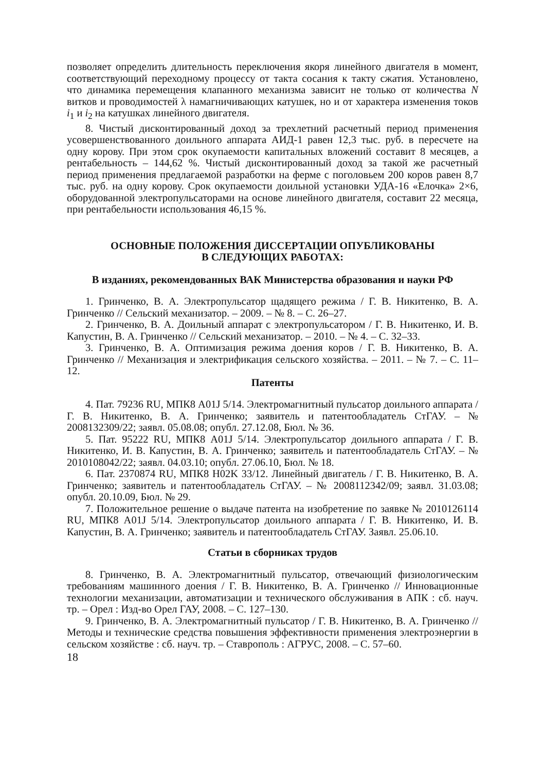позволяет определить длительность переключения якоря линейного двигателя в момент, соответствующий переходному процессу от такта сосания к такту сжатия. Установлено, что динамика перемещения клапанного механизма зависит не только от количества N витков и проводимостей λ намагничивающих катушек, но и от характера изменения токов i<sub>1</sub> и i<sub>2</sub> на катушках линейного двигателя.
8. Чистый дисконтированный доход за трехлетний расчетный период применения усовершенствованного доильного аппарата АИД-1 равен 12,3 тыс. руб. в пересчете на одну корову. При этом срок окупаемости капитальных вложений составит 8 месяцев, а рентабельность – 144,62 %. Чистый дисконтированный доход за такой же расчетный период применения предлагаемой разработки на ферме с поголовьем 200 коров равен 8,7 тыс. руб. на одну корову. Срок окупаемости доильной установки УДА-16 «Елочка» 2×6, оборудованной электропульсаторами на основе линейного двигателя, составит 22 месяца, при рентабельности использования 46,15 %.
ОСНОВНЫЕ ПОЛОЖЕНИЯ ДИССЕРТАЦИИ ОПУБЛИКОВАНЫ
В СЛЕДУЮЩИХ РАБОТАХ:
В изданиях, рекомендованных ВАК Министерства образования и науки РФ
1. Гринченко, В. А. Электропульсатор щадящего режима / Г. В. Никитенко, В. А. Гринченко // Сельский механизатор. – 2009. – № 8. – С. 26–27.
2. Гринченко, В. А. Доильный аппарат с электропульсатором / Г. В. Никитенко, И. В. Капустин, В. А. Гринченко // Сельский механизатор. – 2010. – № 4. – С. 32–33.
3. Гринченко, В. А. Оптимизация режима доения коров / Г. В. Никитенко, В. А. Гринченко // Механизация и электрификация сельского хозяйства. – 2011. – № 7. – С. 11–12.
Патенты
4. Пат. 79236 RU, МПК8 A01J 5/14. Электромагнитный пульсатор доильного аппарата / Г. В. Никитенко, В. А. Гринченко; заявитель и патентообладатель СтГАУ. – № 2008132309/22; заявл. 05.08.08; опубл. 27.12.08, Бюл. № 36.
5. Пат. 95222 RU, МПК8 A01J 5/14. Электропульсатор доильного аппарата / Г. В. Никитенко, И. В. Капустин, В. А. Гринченко; заявитель и патентообладатель СтГАУ. – № 2010108042/22; заявл. 04.03.10; опубл. 27.06.10, Бюл. № 18.
6. Пат. 2370874 RU, МПК8 H02K 33/12. Линейный двигатель / Г. В. Никитенко, В. А. Гринченко; заявитель и патентообладатель СтГАУ. – № 2008112342/09; заявл. 31.03.08; опубл. 20.10.09, Бюл. № 29.
7. Положительное решение о выдаче патента на изобретение по заявке № 2010126114 RU, МПК8 A01J 5/14. Электропульсатор доильного аппарата / Г. В. Никитенко, И. В. Капустин, В. А. Гринченко; заявитель и патентообладатель СтГАУ. Заявл. 25.06.10.
Статьи в сборниках трудов
8. Гринченко, В. А. Электромагнитный пульсатор, отвечающий физиологическим требованиям машинного доения / Г. В. Никитенко, В. А. Гринченко // Инновационные технологии механизации, автоматизации и технического обслуживания в АПК : сб. науч. тр. – Орел : Изд-во Орел ГАУ, 2008. – С. 127–130.
9. Гринченко, В. А. Электромагнитный пульсатор / Г. В. Никитенко, В. А. Гринченко // Методы и технические средства повышения эффективности применения электроэнергии в сельском хозяйстве : сб. науч. тр. – Ставрополь : АГРУС, 2008. – С. 57–60.
18